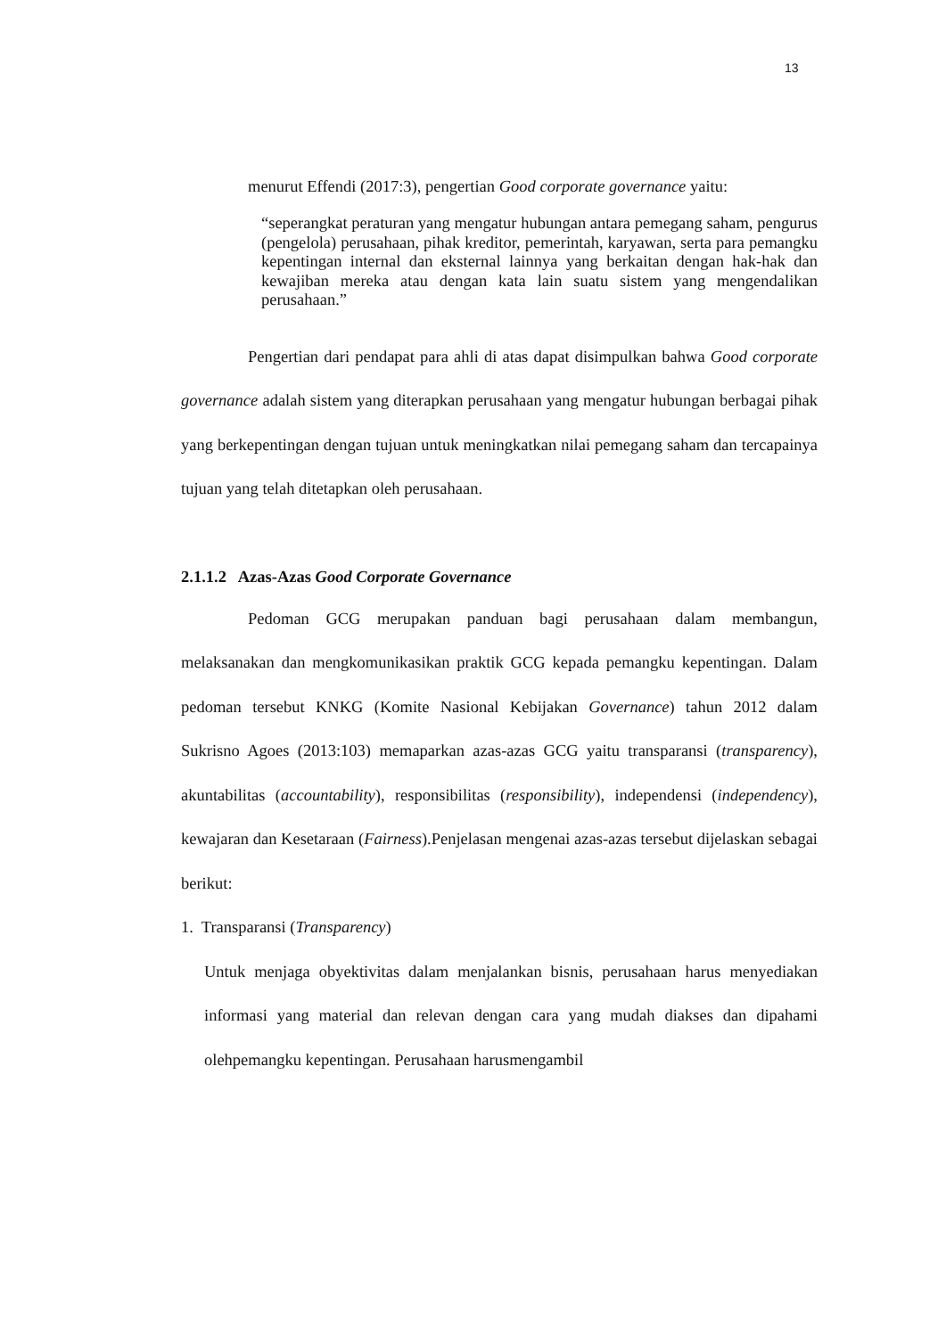13
menurut Effendi (2017:3), pengertian Good corporate governance yaitu:
“seperangkat peraturan yang mengatur hubungan antara pemegang saham, pengurus (pengelola) perusahaan, pihak kreditor, pemerintah, karyawan, serta para pemangku kepentingan internal dan eksternal lainnya yang berkaitan dengan hak-hak dan kewajiban mereka atau dengan kata lain suatu sistem yang mengendalikan perusahaan.”
Pengertian dari pendapat para ahli di atas dapat disimpulkan bahwa Good corporate governance adalah sistem yang diterapkan perusahaan yang mengatur hubungan berbagai pihak yang berkepentingan dengan tujuan untuk meningkatkan nilai pemegang saham dan tercapainya tujuan yang telah ditetapkan oleh perusahaan.
2.1.1.2 Azas-Azas Good Corporate Governance
Pedoman GCG merupakan panduan bagi perusahaan dalam membangun, melaksanakan dan mengkomunikasikan praktik GCG kepada pemangku kepentingan. Dalam pedoman tersebut KNKG (Komite Nasional Kebijakan Governance) tahun 2012 dalam Sukrisno Agoes (2013:103) memaparkan azas-azas GCG yaitu transparansi (transparency), akuntabilitas (accountability), responsibilitas (responsibility), independensi (independency), kewajaran dan Kesetaraan (Fairness).Penjelasan mengenai azas-azas tersebut dijelaskan sebagai berikut:
1. Transparansi (Transparency)
Untuk menjaga obyektivitas dalam menjalankan bisnis, perusahaan harus menyediakan informasi yang material dan relevan dengan cara yang mudah diakses dan dipahami olehpemangku kepentingan. Perusahaan harusmengambil